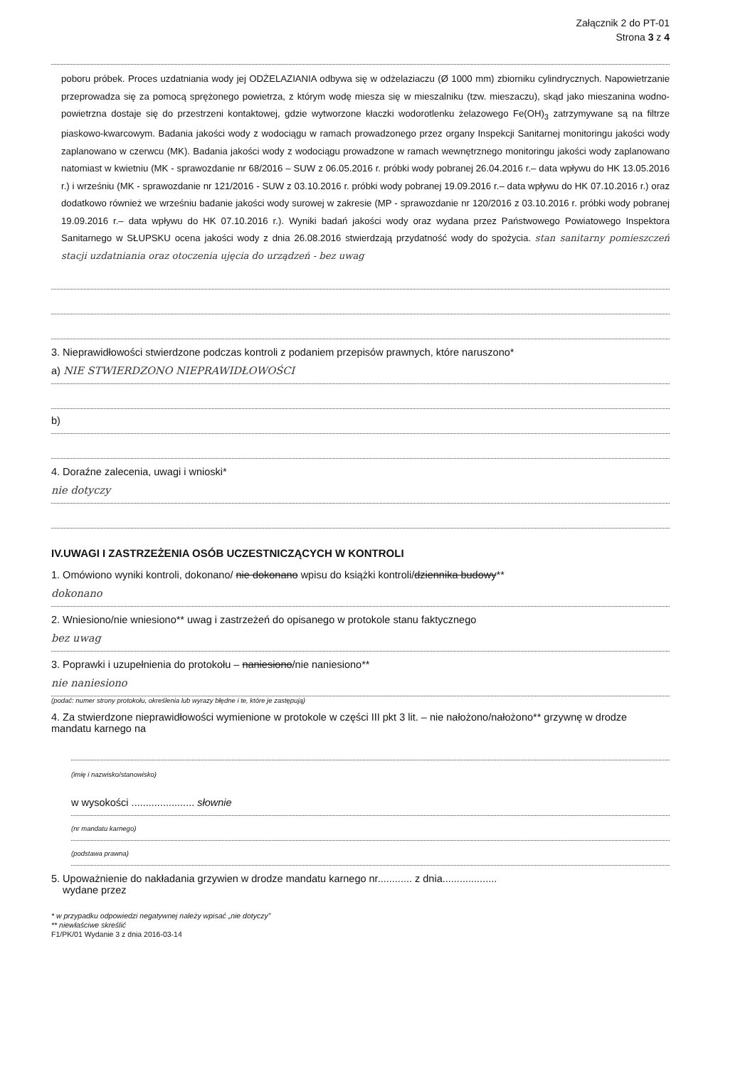Załącznik 2 do PT-01
Strona 3 z 4
poboru próbek. Proces uzdatniania wody jej ODŻELAZIANIA odbywa się w odżelaziaczu (Ø 1000 mm) zbiorniku cylindrycznych. Napowietrzanie przeprowadza się za pomocą sprężonego powietrza, z którym wodę miesza się w mieszalniku (tzw. mieszaczu), skąd jako mieszanina wodno-powietrzna dostaje się do przestrzeni kontaktowej, gdzie wytworzone kłaczki wodorotlenku żelazowego Fe(OH)<sub>3</sub> zatrzymywane są na filtrze piaskowo-kwarcowym. Badania jakości wody z wodociągu w ramach prowadzonego przez organy Inspekcji Sanitarnej monitoringu jakości wody zaplanowano w czerwcu (MK). Badania jakości wody z wodociągu prowadzone w ramach wewnętrznego monitoringu jakości wody zaplanowano natomiast w kwietniu (MK - sprawozdanie nr 68/2016 – SUW z 06.05.2016 r. próbki wody pobranej 26.04.2016 r.– data wpływu do HK 13.05.2016 r.) i wrześniu (MK - sprawozdanie nr 121/2016 - SUW z 03.10.2016 r. próbki wody pobranej 19.09.2016 r.– data wpływu do HK 07.10.2016 r.) oraz dodatkowo również we wrześniu badanie jakości wody surowej w zakresie (MP - sprawozdanie nr 120/2016 z 03.10.2016 r. próbki wody pobranej 19.09.2016 r.– data wpływu do HK 07.10.2016 r.). Wyniki badań jakości wody oraz wydana przez Państwowego Powiatowego Inspektora Sanitarnego w SŁUPSKU ocena jakości wody z dnia 26.08.2016 stwierdzają przydatność wody do spożycia. stan sanitarny pomieszczeń stacji uzdatniania oraz otoczenia ujęcia do urządzeń - bez uwag
3. Nieprawidłowości stwierdzone podczas kontroli z podaniem przepisów prawnych, które naruszono*
a) NIE STWIERDZONO NIEPRAWIDŁOWOŚCI
b)
4. Doraźne zalecenia, uwagi i wnioski*
nie dotyczy
IV.UWAGI I ZASTRZEŻENIA OSÓB UCZESTNICZĄCYCH W KONTROLI
1. Omówiono wyniki kontroli, dokonano/ nie dokonano wpisu do książki kontroli/dziennika budowy**
dokonano
2. Wniesiono/nie wniesiono** uwag i zastrzeżeń do opisanego w protokole stanu faktycznego
bez uwag
3. Poprawki i uzupełnienia do protokołu – naniesiono/nie naniesiono**
nie naniesiono
(podać: numer strony protokołu, określenia lub wyrazy błędne i te, które je zastępują)
4. Za stwierdzone nieprawidłowości wymienione w protokole w części III pkt 3 lit. – nie nałożono/nałożono** grzywnę w drodze mandatu karnego na
(imię i nazwisko/stanowisko)
w wysokości ...................... słownie
(nr mandatu karnego)
(podstawa prawna)
5. Upoważnienie do nakładania grzywien w drodze mandatu karnego nr............ z dnia...................
wydane przez
* w przypadku odpowiedzi negatywnej należy wpisać „nie dotyczy”
** niewłaściwe skreślić
F1/PK/01 Wydanie 3 z dnia 2016-03-14